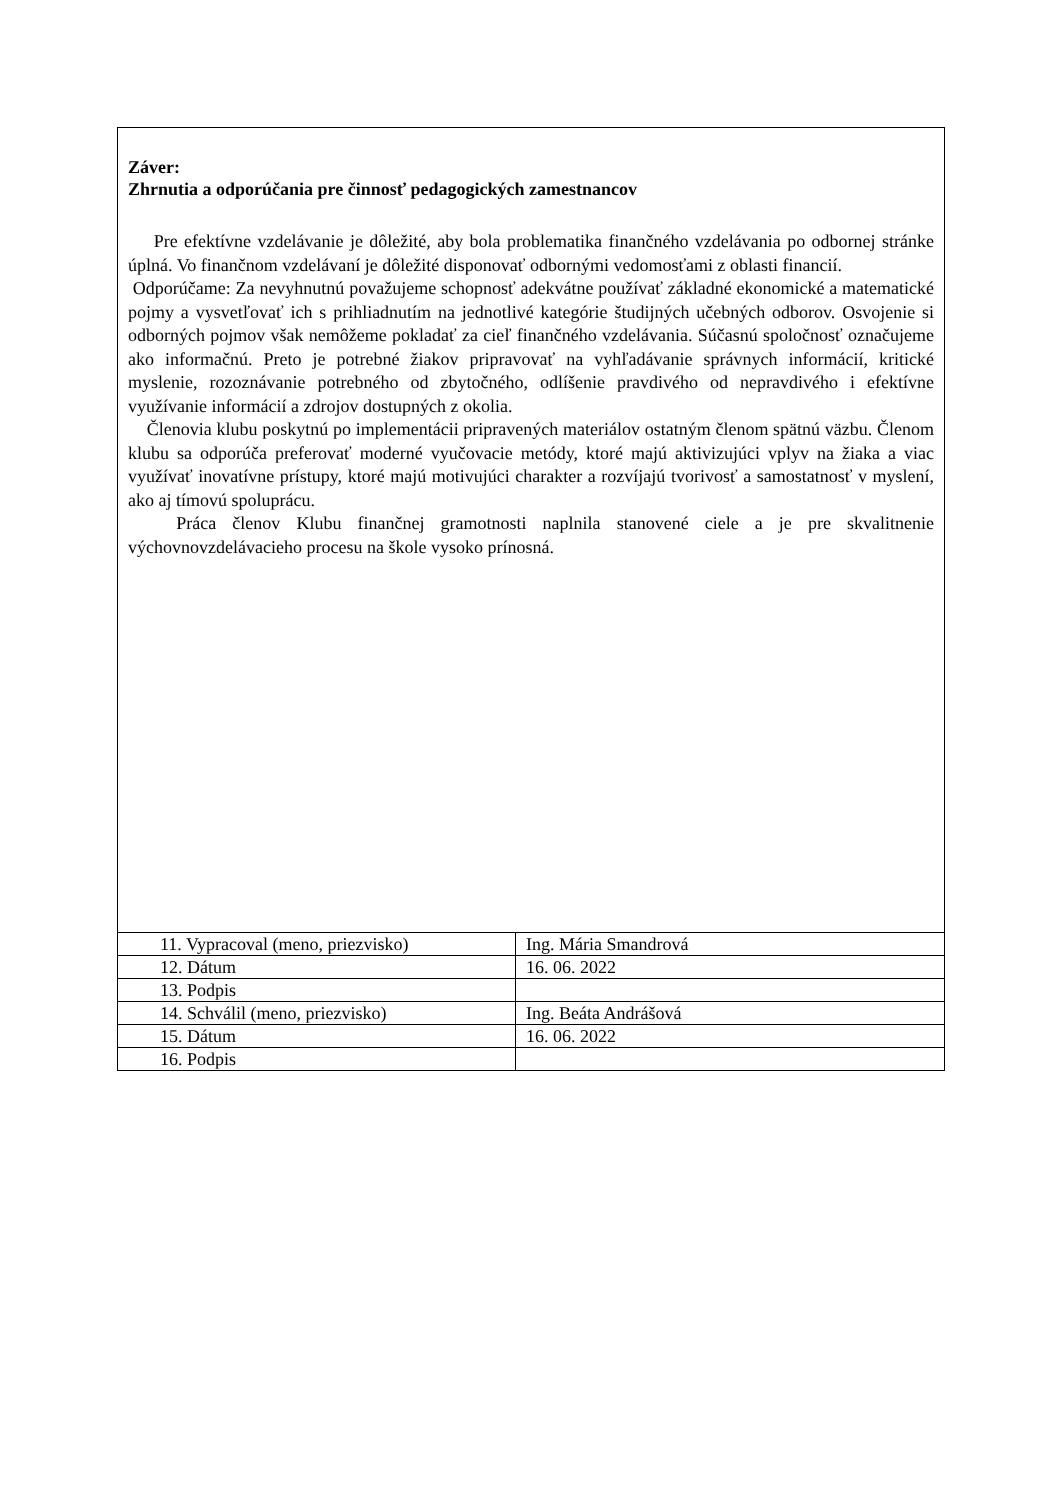Záver:
Zhrnutia a odporúčania pre činnosť pedagogických zamestnancov
Pre efektívne vzdelávanie je dôležité, aby bola problematika finančného vzdelávania po odbornej stránke úplná. Vo finančnom vzdelávaní je dôležité disponovať odbornými vedomosťami z oblasti financií.
Odporúčame: Za nevyhnutnú považujeme schopnosť adekvátne používať základné ekonomické a matematické pojmy a vysvetľovať ich s prihliadnutím na jednotlivé kategórie študijných učebných odborov. Osvojenie si odborných pojmov však nemôžeme pokladať za cieľ finančného vzdelávania. Súčasnú spoločnosť označujeme ako informačnú. Preto je potrebné žiakov pripravovať na vyhľadávanie správnych informácií, kritické myslenie, rozoznávanie potrebného od zbytočného, odlíšenie pravdivého od nepravdivého i efektívne využívanie informácií a zdrojov dostupných z okolia.
Členovia klubu poskytnú po implementácii pripravených materiálov ostatným členom spätnú väzbu. Členom klubu sa odporúča preferovať moderné vyučovacie metódy, ktoré majú aktivizujúci vplyv na žiaka a viac využívať inovatívne prístupy, ktoré majú motivujúci charakter a rozvíjajú tvorivosť a samostatnosť v myslení, ako aj tímovú spoluprácu.
Práca členov Klubu finančnej gramotnosti naplnila stanovené ciele a je pre skvalitnenie výchovnovzdelávacieho procesu na škole vysoko prínosná.
| 11. Vypracoval (meno, priezvisko) | Ing. Mária Smandrová |
| 12. Dátum | 16. 06. 2022 |
| 13. Podpis | |
| 14. Schválil (meno, priezvisko) | Ing. Beáta Andrášová |
| 15. Dátum | 16. 06. 2022 |
| 16. Podpis | |